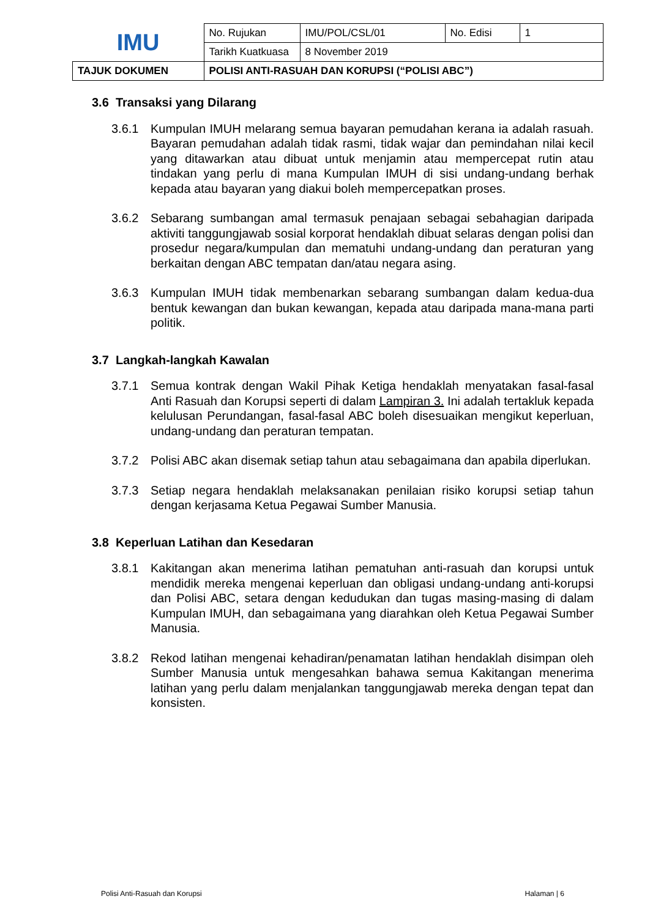| IMU | No. Rujukan | IMU/POL/CSL/01 | No. Edisi | 1 |
| | Tarikh Kuatkuasa | 8 November 2019 | | |
| TAJUK DOKUMEN | POLISI ANTI-RASUAH DAN KORUPSI (“POLISI ABC”) | | | |
3.6 Transaksi yang Dilarang
3.6.1 Kumpulan IMUH melarang semua bayaran pemudahan kerana ia adalah rasuah. Bayaran pemudahan adalah tidak rasmi, tidak wajar dan pemindahan nilai kecil yang ditawarkan atau dibuat untuk menjamin atau mempercepat rutin atau tindakan yang perlu di mana Kumpulan IMUH di sisi undang-undang berhak kepada atau bayaran yang diakui boleh mempercepatkan proses.
3.6.2 Sebarang sumbangan amal termasuk penajaan sebagai sebahagian daripada aktiviti tanggungjawab sosial korporat hendaklah dibuat selaras dengan polisi dan prosedur negara/kumpulan dan mematuhi undang-undang dan peraturan yang berkaitan dengan ABC tempatan dan/atau negara asing.
3.6.3 Kumpulan IMUH tidak membenarkan sebarang sumbangan dalam kedua-dua bentuk kewangan dan bukan kewangan, kepada atau daripada mana-mana parti politik.
3.7 Langkah-langkah Kawalan
3.7.1 Semua kontrak dengan Wakil Pihak Ketiga hendaklah menyatakan fasal-fasal Anti Rasuah dan Korupsi seperti di dalam Lampiran 3. Ini adalah tertakluk kepada kelulusan Perundangan, fasal-fasal ABC boleh disesuaikan mengikut keperluan, undang-undang dan peraturan tempatan.
3.7.2 Polisi ABC akan disemak setiap tahun atau sebagaimana dan apabila diperlukan.
3.7.3 Setiap negara hendaklah melaksanakan penilaian risiko korupsi setiap tahun dengan kerjasama Ketua Pegawai Sumber Manusia.
3.8 Keperluan Latihan dan Kesedaran
3.8.1 Kakitangan akan menerima latihan pematuhan anti-rasuah dan korupsi untuk mendidik mereka mengenai keperluan dan obligasi undang-undang anti-korupsi dan Polisi ABC, setara dengan kedudukan dan tugas masing-masing di dalam Kumpulan IMUH, dan sebagaimana yang diarahkan oleh Ketua Pegawai Sumber Manusia.
3.8.2 Rekod latihan mengenai kehadiran/penamatan latihan hendaklah disimpan oleh Sumber Manusia untuk mengesahkan bahawa semua Kakitangan menerima latihan yang perlu dalam menjalankan tanggungjawab mereka dengan tepat dan konsisten.
Polisi Anti-Rasuah dan Korupsi Halaman | 6